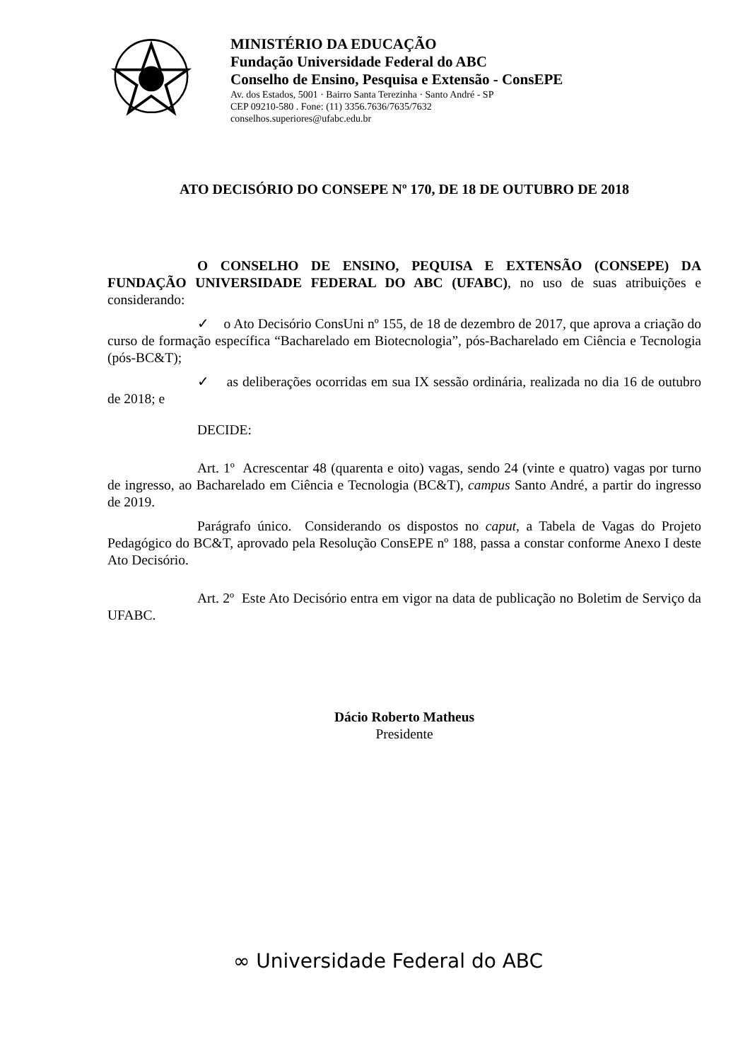MINISTÉRIO DA EDUCAÇÃO
Fundação Universidade Federal do ABC
Conselho de Ensino, Pesquisa e Extensão - ConsEPE
Av. dos Estados, 5001 · Bairro Santa Terezinha · Santo André - SP
CEP 09210-580 . Fone: (11) 3356.7636/7635/7632
conselhos.superiores@ufabc.edu.br
ATO DECISÓRIO DO CONSEPE Nº 170, DE 18 DE OUTUBRO DE 2018
O CONSELHO DE ENSINO, PEQUISA E EXTENSÃO (CONSEPE) DA FUNDAÇÃO UNIVERSIDADE FEDERAL DO ABC (UFABC), no uso de suas atribuições e considerando:
✓ o Ato Decisório ConsUni nº 155, de 18 de dezembro de 2017, que aprova a criação do curso de formação específica “Bacharelado em Biotecnologia”, pós-Bacharelado em Ciência e Tecnologia (pós-BC&T);
✓ as deliberações ocorridas em sua IX sessão ordinária, realizada no dia 16 de outubro de 2018; e
DECIDE:
Art. 1º Acrescentar 48 (quarenta e oito) vagas, sendo 24 (vinte e quatro) vagas por turno de ingresso, ao Bacharelado em Ciência e Tecnologia (BC&T), campus Santo André, a partir do ingresso de 2019.
Parágrafo único. Considerando os dispostos no caput, a Tabela de Vagas do Projeto Pedagógico do BC&T, aprovado pela Resolução ConsEPE nº 188, passa a constar conforme Anexo I deste Ato Decisório.
Art. 2º Este Ato Decisório entra em vigor na data de publicação no Boletim de Serviço da UFABC.
Dácio Roberto Matheus
Presidente
∞ Universidade Federal do ABC